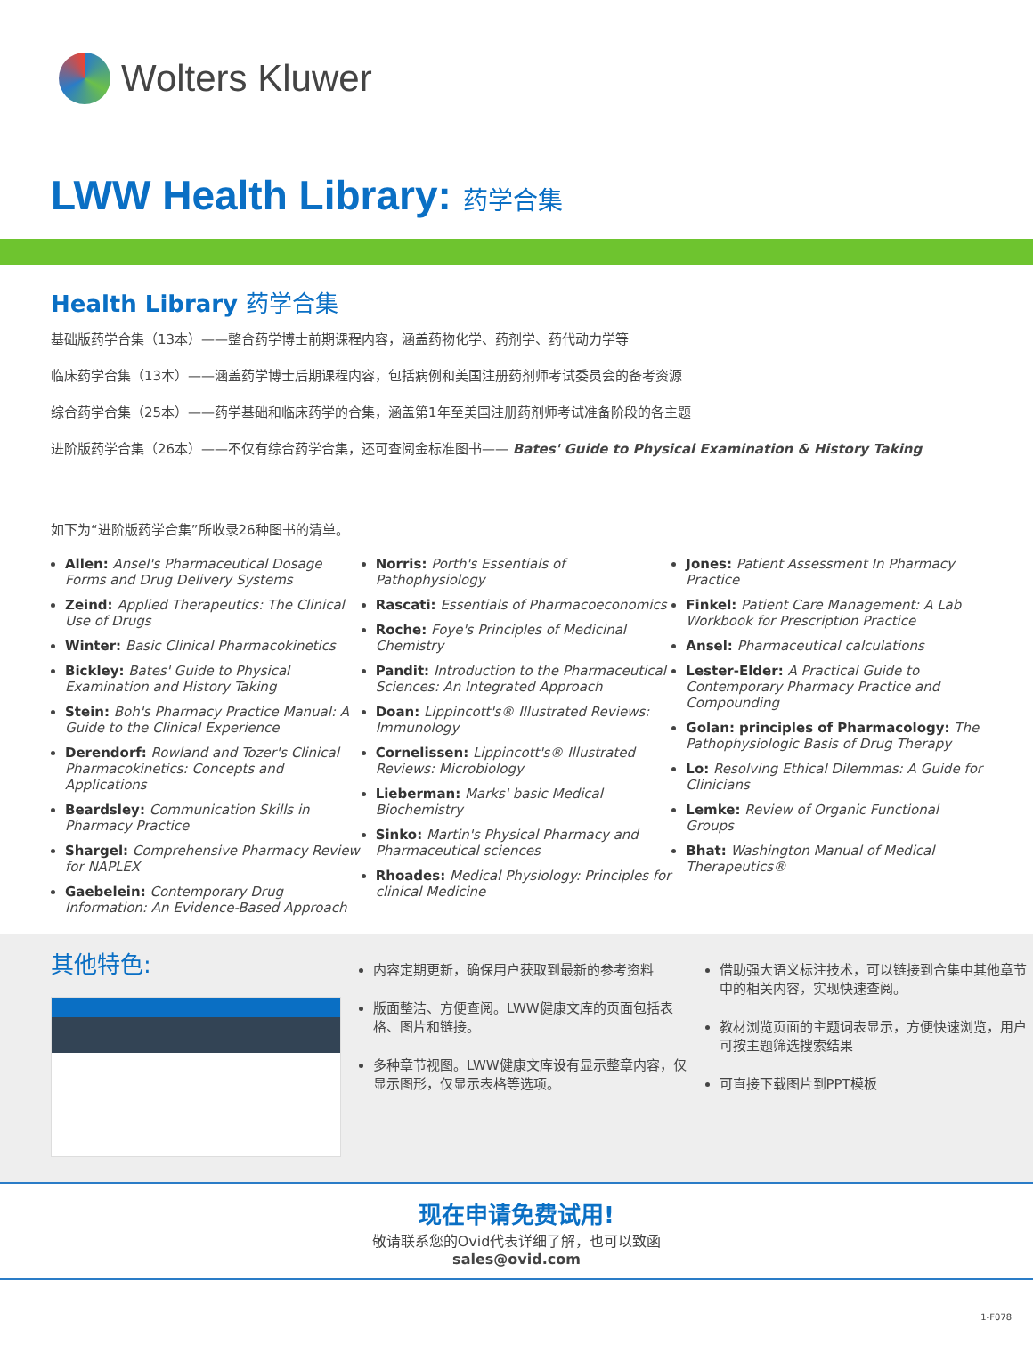Wolters Kluwer
LWW Health Library: 药学合集
Health Library 药学合集
基础版药学合集（13本）——整合药学博士前期课程内容，涵盖药物化学、药剂学、药代动力学等
临床药学合集（13本）——涵盖药学博士后期课程内容，包括病例和美国注册药剂师考试委员会的备考资源
综合药学合集（25本）——药学基础和临床药学的合集，涵盖第1年至美国注册药剂师考试准备阶段的各主题
进阶版药学合集（26本）——不仅有综合药学合集，还可查阅金标准图书—— Bates' Guide to Physical Examination & History Taking
如下为“进阶版药学合集”所收录26种图书的清单。
Allen: Ansel's Pharmaceutical Dosage Forms and Drug Delivery Systems
Zeind: Applied Therapeutics: The Clinical Use of Drugs
Winter: Basic Clinical Pharmacokinetics
Bickley: Bates' Guide to Physical Examination and History Taking
Stein: Boh's Pharmacy Practice Manual: A Guide to the Clinical Experience
Derendorf: Rowland and Tozer's Clinical Pharmacokinetics: Concepts and Applications
Beardsley: Communication Skills in Pharmacy Practice
Shargel: Comprehensive Pharmacy Review for NAPLEX
Gaebelein: Contemporary Drug Information: An Evidence-Based Approach
Norris: Porth's Essentials of Pathophysiology
Rascati: Essentials of Pharmacoeconomics
Roche: Foye's Principles of Medicinal Chemistry
Pandit: Introduction to the Pharmaceutical Sciences: An Integrated Approach
Doan: Lippincott's® Illustrated Reviews: Immunology
Cornelissen: Lippincott's® Illustrated Reviews: Microbiology
Lieberman: Marks' basic Medical Biochemistry
Sinko: Martin's Physical Pharmacy and Pharmaceutical sciences
Rhoades: Medical Physiology: Principles for clinical Medicine
Jones: Patient Assessment In Pharmacy Practice
Finkel: Patient Care Management: A Lab Workbook for Prescription Practice
Ansel: Pharmaceutical calculations
Lester-Elder: A Practical Guide to Contemporary Pharmacy Practice and Compounding
Golan: principles of Pharmacology: The Pathophysiologic Basis of Drug Therapy
Lo: Resolving Ethical Dilemmas: A Guide for Clinicians
Lemke: Review of Organic Functional Groups
Bhat: Washington Manual of Medical Therapeutics®
其他特色:
内容定期更新，确保用户获取到最新的参考资料
版面整洁、方便查阅。LWW健康文库的页面包括表格、图片和链接。
多种章节视图。LWW健康文库设有显示整章内容，仅显示图形，仅显示表格等选项。
借助强大语义标注技术，可以链接到合集中其他章节中的相关内容，实现快速查阅。
教材浏览页面的主题词表显示，方便快速浏览，用户可按主题筛选搜索结果
可直接下载图片到PPT模板
现在申请免费试用!
敬请联系您的Ovid代表详细了解，也可以致函
sales@ovid.com
1-F078